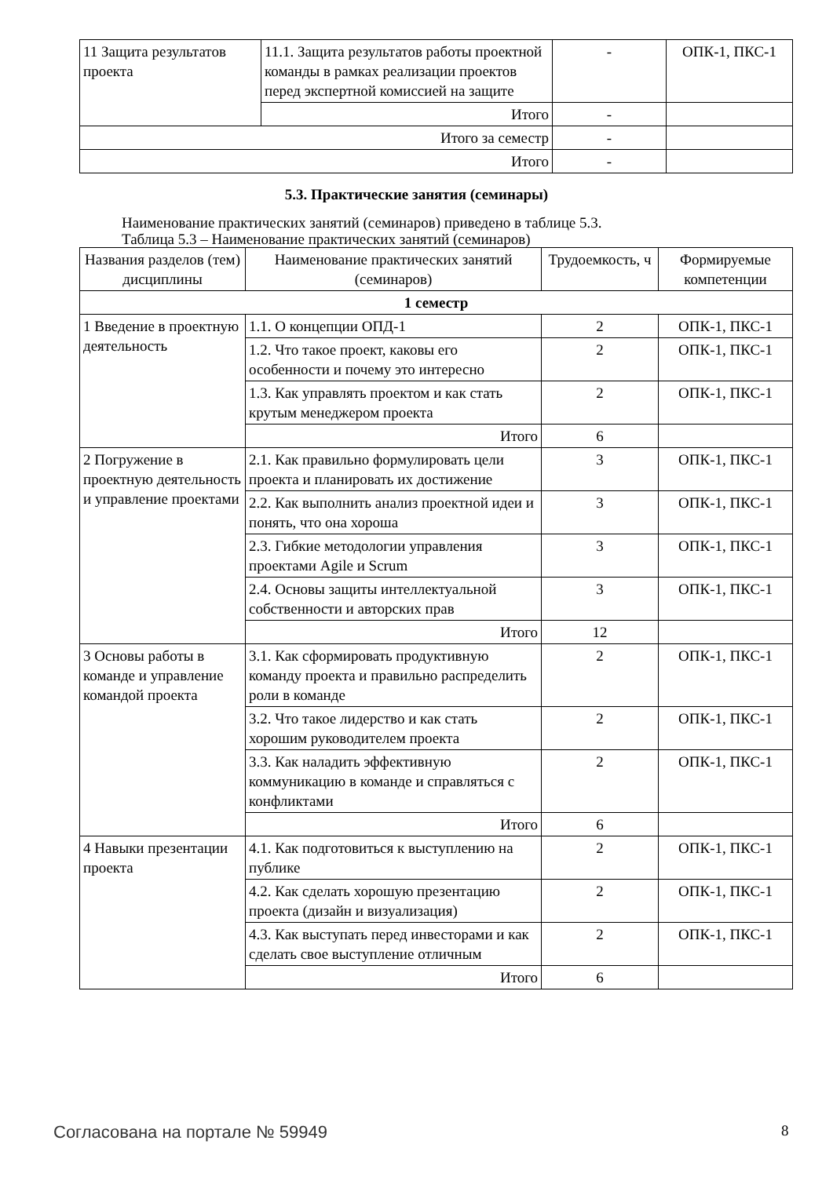| 11 Защита результатов проекта | 11.1. Защита результатов работы проектной команды в рамках реализации проектов перед экспертной комиссией на защите | - | ОПК-1, ПКС-1 |
| | Итого | - | |
| Итого за семестр | | - | |
| Итого | | - | |
5.3. Практические занятия (семинары)
Наименование практических занятий (семинаров) приведено в таблице 5.3.
Таблица 5.3 – Наименование практических занятий (семинаров)
| Названия разделов (тем) дисциплины | Наименование практических занятий (семинаров) | Трудоемкость, ч | Формируемые компетенции |
| --- | --- | --- | --- |
| 1 семестр | | | |
| 1 Введение в проектную деятельность | 1.1. О концепции ОПД-1 | 2 | ОПК-1, ПКС-1 |
| | 1.2. Что такое проект, каковы его особенности и почему это интересно | 2 | ОПК-1, ПКС-1 |
| | 1.3. Как управлять проектом и как стать крутым менеджером проекта | 2 | ОПК-1, ПКС-1 |
| | Итого | 6 | |
| 2 Погружение в проектную деятельность и управление проектами | 2.1. Как правильно формулировать цели проекта и планировать их достижение | 3 | ОПК-1, ПКС-1 |
| | 2.2. Как выполнить анализ проектной идеи и понять, что она хороша | 3 | ОПК-1, ПКС-1 |
| | 2.3. Гибкие методологии управления проектами Agile и Scrum | 3 | ОПК-1, ПКС-1 |
| | 2.4. Основы защиты интеллектуальной собственности и авторских прав | 3 | ОПК-1, ПКС-1 |
| | Итого | 12 | |
| 3 Основы работы в команде и управление командой проекта | 3.1. Как сформировать продуктивную команду проекта и правильно распределить роли в команде | 2 | ОПК-1, ПКС-1 |
| | 3.2. Что такое лидерство и как стать хорошим руководителем проекта | 2 | ОПК-1, ПКС-1 |
| | 3.3. Как наладить эффективную коммуникацию в команде и справляться с конфликтами | 2 | ОПК-1, ПКС-1 |
| | Итого | 6 | |
| 4 Навыки презентации проекта | 4.1. Как подготовиться к выступлению на публике | 2 | ОПК-1, ПКС-1 |
| | 4.2. Как сделать хорошую презентацию проекта (дизайн и визуализация) | 2 | ОПК-1, ПКС-1 |
| | 4.3. Как выступать перед инвесторами и как сделать свое выступление отличным | 2 | ОПК-1, ПКС-1 |
| | Итого | 6 | |
Согласована на портале № 59949 8